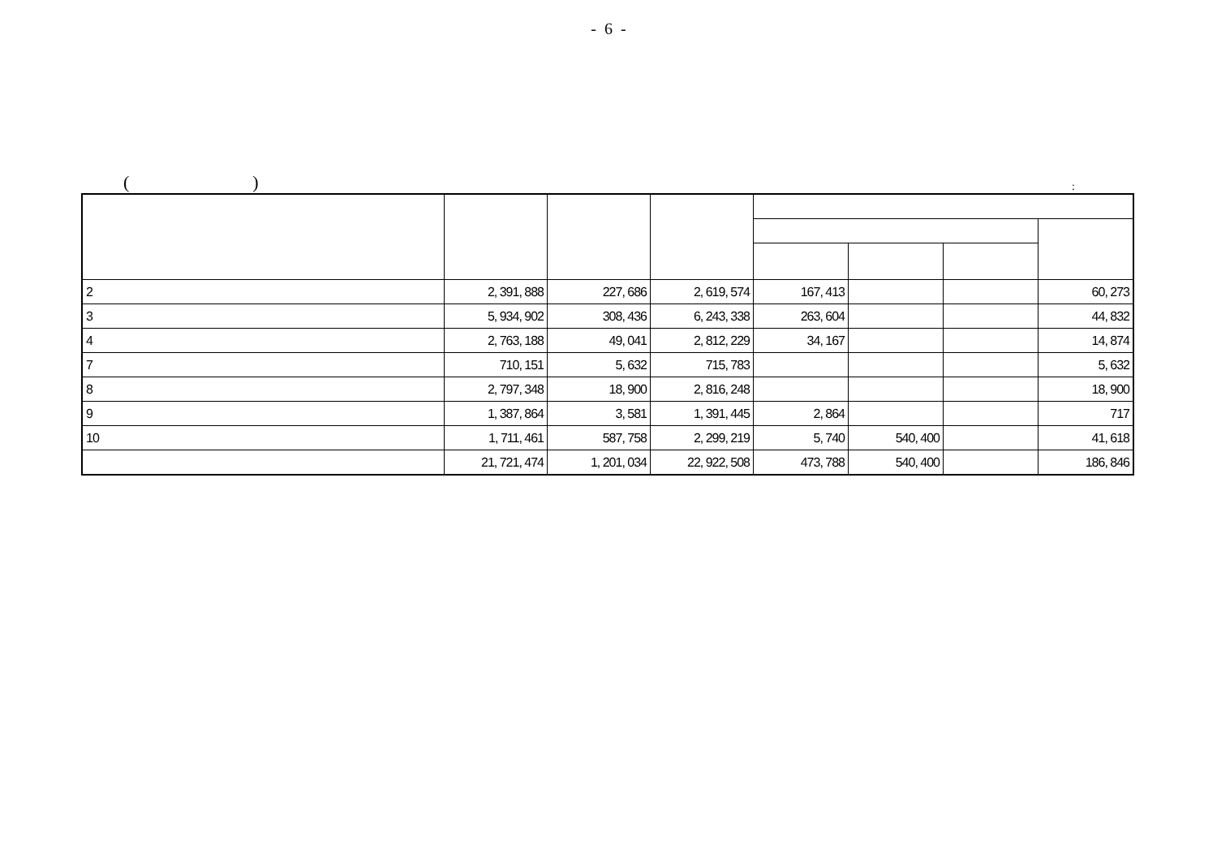- 6 -
():
| 2 | 2, 391, 888 | 227, 686 | 2, 619, 574 | 167, 413 | | | 60, 273 |
| 3 | 5, 934, 902 | 308, 436 | 6, 243, 338 | 263, 604 | | | 44, 832 |
| 4 | 2, 763, 188 | 49, 041 | 2, 812, 229 | 34, 167 | | | 14, 874 |
| 7 | 710, 151 | 5, 632 | 715, 783 | | | | 5, 632 |
| 8 | 2, 797, 348 | 18, 900 | 2, 816, 248 | | | | 18, 900 |
| 9 | 1, 387, 864 | 3, 581 | 1, 391, 445 | 2, 864 | | | 717 |
| 10 | 1, 711, 461 | 587, 758 | 2, 299, 219 | 5, 740 | 540, 400 | | 41, 618 |
| | 21, 721, 474 | 1, 201, 034 | 22, 922, 508 | 473, 788 | 540, 400 | | 186, 846 |